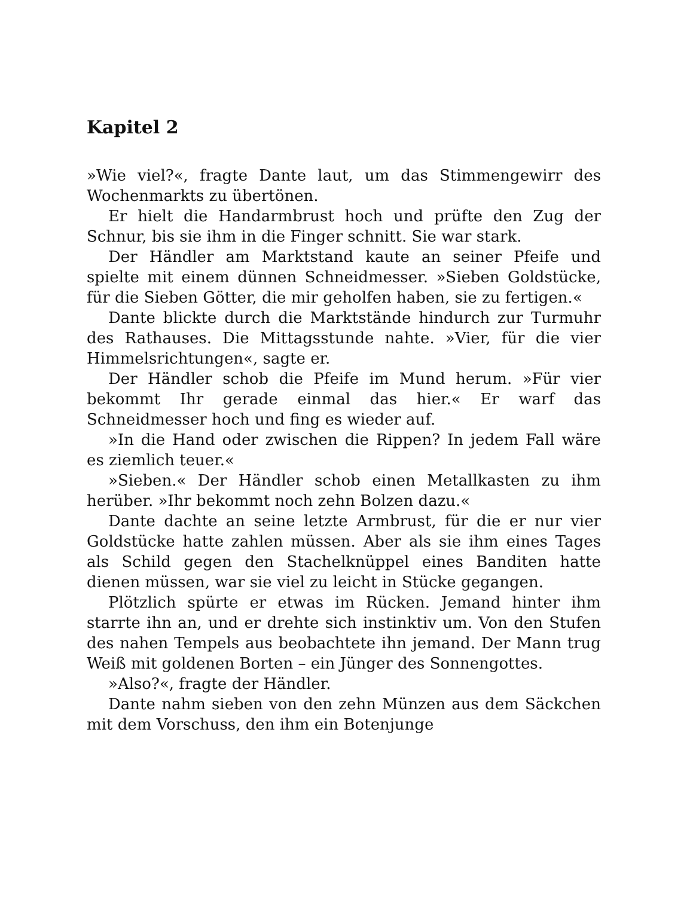Kapitel 2
»Wie viel?«, fragte Dante laut, um das Stimmengewirr des Wochenmarkts zu übertönen.
Er hielt die Handarmbrust hoch und prüfte den Zug der Schnur, bis sie ihm in die Finger schnitt. Sie war stark.
Der Händler am Marktstand kaute an seiner Pfeife und spielte mit einem dünnen Schneidmesser. »Sieben Goldstücke, für die Sieben Götter, die mir geholfen haben, sie zu fertigen.«
Dante blickte durch die Marktstände hindurch zur Turmuhr des Rathauses. Die Mittagsstunde nahte. »Vier, für die vier Himmelsrichtungen«, sagte er.
Der Händler schob die Pfeife im Mund herum. »Für vier bekommt Ihr gerade einmal das hier.« Er warf das Schneidmesser hoch und fing es wieder auf.
»In die Hand oder zwischen die Rippen? In jedem Fall wäre es ziemlich teuer.«
»Sieben.« Der Händler schob einen Metallkasten zu ihm herüber. »Ihr bekommt noch zehn Bolzen dazu.«
Dante dachte an seine letzte Armbrust, für die er nur vier Goldstücke hatte zahlen müssen. Aber als sie ihm eines Tages als Schild gegen den Stachelknüppel eines Banditen hatte dienen müssen, war sie viel zu leicht in Stücke gegangen.
Plötzlich spürte er etwas im Rücken. Jemand hinter ihm starrte ihn an, und er drehte sich instinktiv um. Von den Stufen des nahen Tempels aus beobachtete ihn jemand. Der Mann trug Weiß mit goldenen Borten – ein Jünger des Sonnengottes.
»Also?«, fragte der Händler.
Dante nahm sieben von den zehn Münzen aus dem Säckchen mit dem Vorschuss, den ihm ein Botenjunge